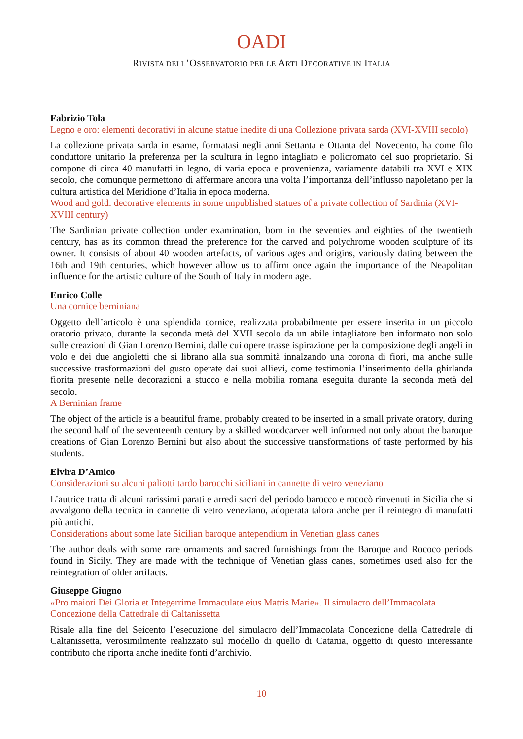OADI
RIVISTA DELL’OSSERVATORIO PER LE ARTI DECORATIVE IN ITALIA
Fabrizio Tola
Legno e oro: elementi decorativi in alcune statue inedite di una Collezione privata sarda (XVI-XVIII secolo)
La collezione privata sarda in esame, formatasi negli anni Settanta e Ottanta del Novecento, ha come filo conduttore unitario la preferenza per la scultura in legno intagliato e policromato del suo proprietario. Si compone di circa 40 manufatti in legno, di varia epoca e provenienza, variamente databili tra XVI e XIX secolo, che comunque permettono di affermare ancora una volta l’importanza dell’influsso napoletano per la cultura artistica del Meridione d’Italia in epoca moderna.
Wood and gold: decorative elements in some unpublished statues of a private collection of Sardinia (XVI-XVIII century)
The Sardinian private collection under examination, born in the seventies and eighties of the twentieth century, has as its common thread the preference for the carved and polychrome wooden sculpture of its owner. It consists of about 40 wooden artefacts, of various ages and origins, variously dating between the 16th and 19th centuries, which however allow us to affirm once again the importance of the Neapolitan influence for the artistic culture of the South of Italy in modern age.
Enrico Colle
Una cornice berniniana
Oggetto dell’articolo è una splendida cornice, realizzata probabilmente per essere inserita in un piccolo oratorio privato, durante la seconda metà del XVII secolo da un abile intagliatore ben informato non solo sulle creazioni di Gian Lorenzo Bernini, dalle cui opere trasse ispirazione per la composizione degli angeli in volo e dei due angioletti che si librano alla sua sommità innalzando una corona di fiori, ma anche sulle successive trasformazioni del gusto operate dai suoi allievi, come testimonia l’inserimento della ghirlanda fiorita presente nelle decorazioni a stucco e nella mobilia romana eseguita durante la seconda metà del secolo.
A Berninian frame
The object of the article is a beautiful frame, probably created to be inserted in a small private oratory, during the second half of the seventeenth century by a skilled woodcarver well informed not only about the baroque creations of Gian Lorenzo Bernini but also about the successive transformations of taste performed by his students.
Elvira D’Amico
Considerazioni su alcuni paliotti tardo barocchi siciliani in cannette di vetro veneziano
L’autrice tratta di alcuni rarissimi parati e arredi sacri del periodo barocco e rococò rinvenuti in Sicilia che si avvalgono della tecnica in cannette di vetro veneziano, adoperata talora anche per il reintegro di manufatti più antichi.
Considerations about some late Sicilian baroque antependium in Venetian glass canes
The author deals with some rare ornaments and sacred furnishings from the Baroque and Rococo periods found in Sicily. They are made with the technique of Venetian glass canes, sometimes used also for the reintegration of older artifacts.
Giuseppe Giugno
«Pro maiori Dei Gloria et Integerrime Immaculate eius Matris Marie». Il simulacro dell’Immacolata Concezione della Cattedrale di Caltanissetta
Risale alla fine del Seicento l’esecuzione del simulacro dell’Immacolata Concezione della Cattedrale di Caltanissetta, verosimilmente realizzato sul modello di quello di Catania, oggetto di questo interessante contributo che riporta anche inedite fonti d’archivio.
10